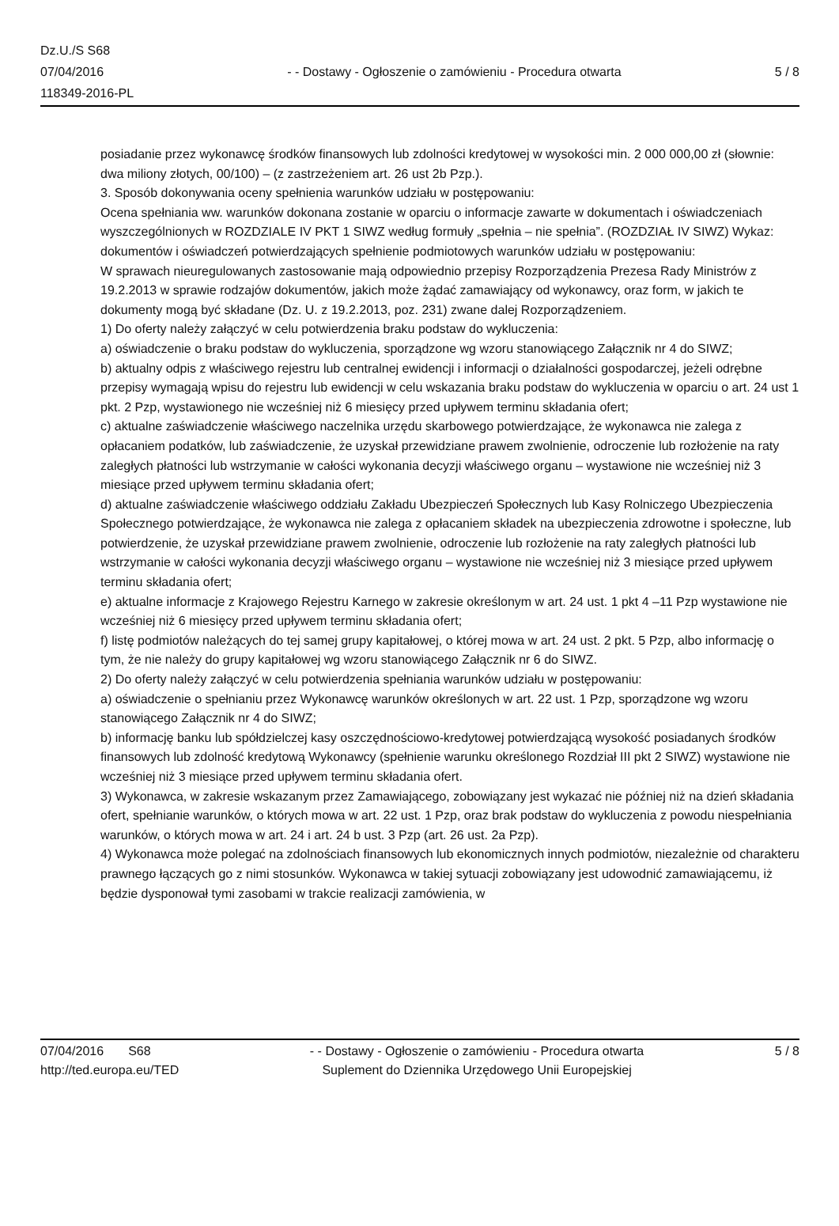Dz.U./S S68
07/04/2016
118349-2016-PL
- - Dostawy - Ogłoszenie o zamówieniu - Procedura otwarta
5 / 8
posiadanie przez wykonawcę środków finansowych lub zdolności kredytowej w wysokości min. 2 000 000,00 zł (słownie: dwa miliony złotych, 00/100) – (z zastrzeżeniem art. 26 ust 2b Pzp.).
3. Sposób dokonywania oceny spełnienia warunków udziału w postępowaniu:
Ocena spełniania ww. warunków dokonana zostanie w oparciu o informacje zawarte w dokumentach i oświadczeniach wyszczególnionych w ROZDZIALE IV PKT 1 SIWZ według formuły „spełnia – nie spełnia”. (ROZDZIAŁ IV SIWZ) Wykaz: dokumentów i oświadczeń potwierdzających spełnienie podmiotowych warunków udziału w postępowaniu:
W sprawach nieuregulowanych zastosowanie mają odpowiednio przepisy Rozporządzenia Prezesa Rady Ministrów z 19.2.2013 w sprawie rodzajów dokumentów, jakich może żądać zamawiający od wykonawcy, oraz form, w jakich te dokumenty mogą być składane (Dz. U. z 19.2.2013, poz. 231) zwane dalej Rozporządzeniem.
1) Do oferty należy załączyć w celu potwierdzenia braku podstaw do wykluczenia:
a) oświadczenie o braku podstaw do wykluczenia, sporządzone wg wzoru stanowiącego Załącznik nr 4 do SIWZ;
b) aktualny odpis z właściwego rejestru lub centralnej ewidencji i informacji o działalności gospodarczej, jeżeli odrębne przepisy wymagają wpisu do rejestru lub ewidencji w celu wskazania braku podstaw do wykluczenia w oparciu o art. 24 ust 1 pkt. 2 Pzp, wystawionego nie wcześniej niż 6 miesięcy przed upływem terminu składania ofert;
c) aktualne zaświadczenie właściwego naczelnika urzędu skarbowego potwierdzające, że wykonawca nie zalega z opłacaniem podatków, lub zaświadczenie, że uzyskał przewidziane prawem zwolnienie, odroczenie lub rozłożenie na raty zaległych płatności lub wstrzymanie w całości wykonania decyzji właściwego organu – wystawione nie wcześniej niż 3 miesiące przed upływem terminu składania ofert;
d) aktualne zaświadczenie właściwego oddziału Zakładu Ubezpieczeń Społecznych lub Kasy Rolniczego Ubezpieczenia Społecznego potwierdzające, że wykonawca nie zalega z opłacaniem składek na ubezpieczenia zdrowotne i społeczne, lub potwierdzenie, że uzyskał przewidziane prawem zwolnienie, odroczenie lub rozłożenie na raty zaległych płatności lub wstrzymanie w całości wykonania decyzji właściwego organu – wystawione nie wcześniej niż 3 miesiące przed upływem terminu składania ofert;
e) aktualne informacje z Krajowego Rejestru Karnego w zakresie określonym w art. 24 ust. 1 pkt 4 –11 Pzp wystawione nie wcześniej niż 6 miesięcy przed upływem terminu składania ofert;
f) listę podmiotów należących do tej samej grupy kapitałowej, o której mowa w art. 24 ust. 2 pkt. 5 Pzp, albo informację o tym, że nie należy do grupy kapitałowej wg wzoru stanowiącego Załącznik nr 6 do SIWZ.
2) Do oferty należy załączyć w celu potwierdzenia spełniania warunków udziału w postępowaniu:
a) oświadczenie o spełnianiu przez Wykonawcę warunków określonych w art. 22 ust. 1 Pzp, sporządzone wg wzoru stanowiącego Załącznik nr 4 do SIWZ;
b) informację banku lub spółdzielczej kasy oszczędnościowo-kredytowej potwierdzającą wysokość posiadanych środków finansowych lub zdolność kredytową Wykonawcy (spełnienie warunku określonego Rozdział III pkt 2 SIWZ) wystawione nie wcześniej niż 3 miesiące przed upływem terminu składania ofert.
3) Wykonawca, w zakresie wskazanym przez Zamawiającego, zobowiązany jest wykazać nie później niż na dzień składania ofert, spełnianie warunków, o których mowa w art. 22 ust. 1 Pzp, oraz brak podstaw do wykluczenia z powodu niespełniania warunków, o których mowa w art. 24 i art. 24 b ust. 3 Pzp (art. 26 ust. 2a Pzp).
4) Wykonawca może polegać na zdolnościach finansowych lub ekonomicznych innych podmiotów, niezależnie od charakteru prawnego łączących go z nimi stosunków. Wykonawca w takiej sytuacji zobowiązany jest udowodnić zamawiającemu, iż będzie dysponował tymi zasobami w trakcie realizacji zamówienia, w
07/04/2016 S68
http://ted.europa.eu/TED
- - Dostawy - Ogłoszenie o zamówieniu - Procedura otwarta
Suplement do Dziennika Urzędowego Unii Europejskiej
5 / 8